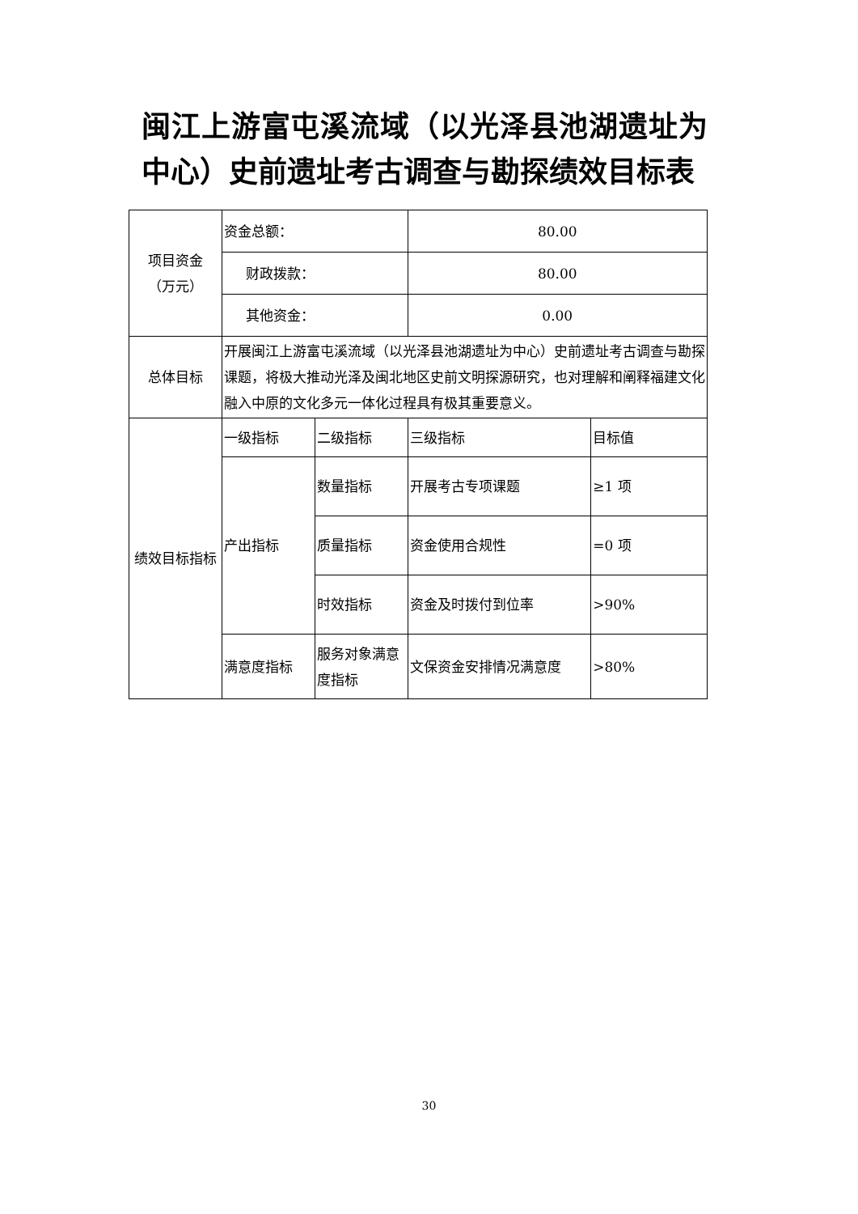闽江上游富屯溪流域（以光泽县池湖遗址为中心）史前遗址考古调查与勘探绩效目标表
| 项目资金 （万元） | 资金总额： | | 80.00 | |
| | 财政拨款： | | 80.00 | |
| | 其他资金： | | 0.00 | |
| 总体目标 | 开展闽江上游富屯溪流域（以光泽县池湖遗址为中心）史前遗址考古调查与勘探课题，将极大推动光泽及闽北地区史前文明探源研究，也对理解和阐释福建文化融入中原的文化多元一体化过程具有极其重要意义。 | | | |
| 绩效目标指标 | 一级指标 | 二级指标 | 三级指标 | 目标值 |
| | 产出指标 | 数量指标 | 开展考古专项课题 | ≥1 项 |
| | | 质量指标 | 资金使用合规性 | =0 项 |
| | | 时效指标 | 资金及时拨付到位率 | >90% |
| | 满意度指标 | 服务对象满意度指标 | 文保资金安排情况满意度 | >80% |
30